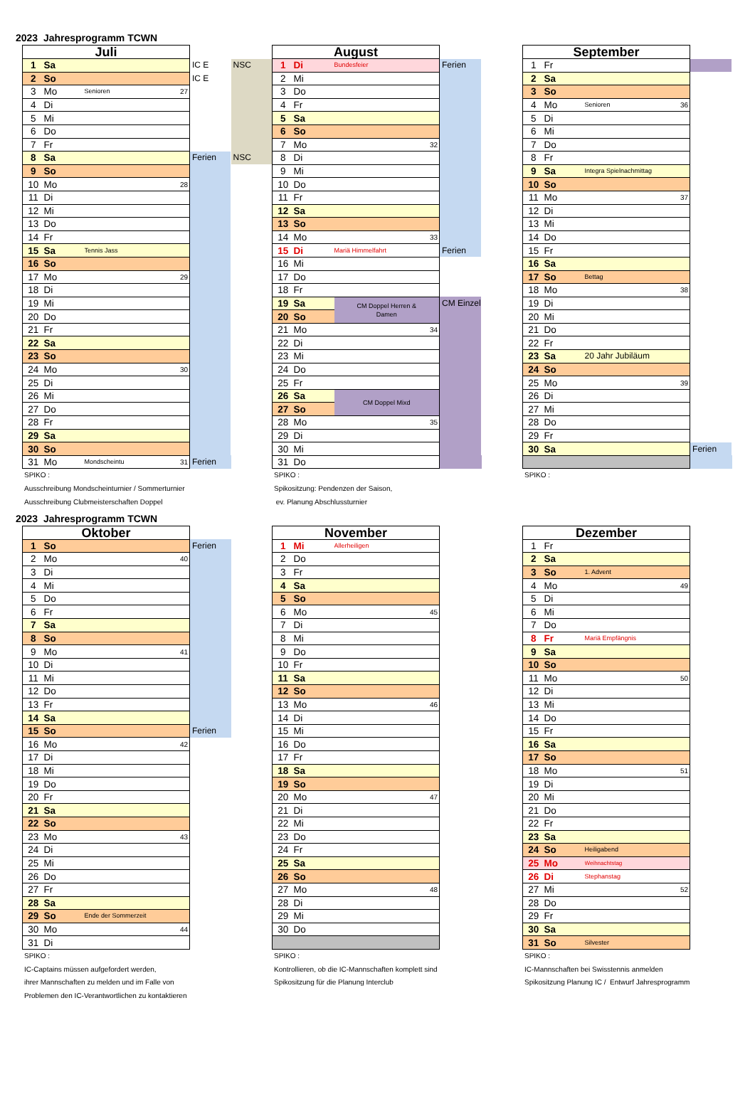2023 Jahresprogramm TCWN
| Juli | | | | | |
| 1 | Sa | | | IC E | NSC |
| 2 | So | | | IC E | |
| 3 | Mo | Senioren | 27 | | |
| 4 | Di | | | | |
| 5 | Mi | | | | |
| 6 | Do | | | | |
| 7 | Fr | | | | |
| 8 | Sa | | | Ferien | NSC |
| 9 | So | | | | |
| 10 | Mo | | 28 | | |
| 11 | Di | | | | |
| 12 | Mi | | | | |
| 13 | Do | | | | |
| 14 | Fr | | | | |
| 15 | Sa | Tennis Jass | | | |
| 16 | So | | | | |
| 17 | Mo | | 29 | | |
| 18 | Di | | | | |
| 19 | Mi | | | | |
| 20 | Do | | | | |
| 21 | Fr | | | | |
| 22 | Sa | | | | |
| 23 | So | | | | |
| 24 | Mo | | 30 | | |
| 25 | Di | | | | |
| 26 | Mi | | | | |
| 27 | Do | | | | |
| 28 | Fr | | | | |
| 29 | Sa | | | | |
| 30 | So | | | | |
| 31 | Mo | Mondscheintu | 31 | Ferien | |
SPIKO :
Ausschreibung Mondscheinturnier / Sommerturnier
Ausschreibung Clubmeisterschaften Doppel
| August | | | | |
| 1 | Di | Bundesfeier | | Ferien |
| 2 | Mi | | | |
| 3 | Do | | | |
| 4 | Fr | | | |
| 5 | Sa | | | |
| 6 | So | | | |
| 7 | Mo | | 32 | |
| 8 | Di | | | |
| 9 | Mi | | | |
| 10 | Do | | | |
| 11 | Fr | | | |
| 12 | Sa | | | |
| 13 | So | | | |
| 14 | Mo | | 33 | |
| 15 | Di | Mariä Himmelfahrt | | Ferien |
| 16 | Mi | | | |
| 17 | Do | | | |
| 18 | Fr | | | |
| 19 | Sa | CM Doppel Herren & Damen | | CM Einzel |
| 20 | So | | | |
| 21 | Mo | | 34 | |
| 22 | Di | | | |
| 23 | Mi | | | |
| 24 | Do | | | |
| 25 | Fr | | | |
| 26 | Sa | CM Doppel Mixd | | |
| 27 | So | | | |
| 28 | Mo | | 35 | |
| 29 | Di | | | |
| 30 | Mi | | | |
| 31 | Do | | | |
SPIKO :
Spikositzung: Pendenzen der Saison,
ev. Planung Abschlussturnier
| September | | | | |
| 1 | Fr | | | |
| 2 | Sa | | | |
| 3 | So | | | |
| 4 | Mo | Senioren | 36 | |
| 5 | Di | | | |
| 6 | Mi | | | |
| 7 | Do | | | |
| 8 | Fr | | | |
| 9 | Sa | Integra Spielnachmittag | | |
| 10 | So | | | |
| 11 | Mo | | 37 | |
| 12 | Di | | | |
| 13 | Mi | | | |
| 14 | Do | | | |
| 15 | Fr | | | |
| 16 | Sa | | | |
| 17 | So | Bettag | | |
| 18 | Mo | | 38 | |
| 19 | Di | | | |
| 20 | Mi | | | |
| 21 | Do | | | |
| 22 | Fr | | | |
| 23 | Sa | 20 Jahr Jubiläum | | |
| 24 | So | | | |
| 25 | Mo | | 39 | |
| 26 | Di | | | |
| 27 | Mi | | | |
| 28 | Do | | | |
| 29 | Fr | | | |
| 30 | Sa | | | Ferien |
SPIKO :
2023 Jahresprogramm TCWN
| Oktober | | | | |
| 1 | So | | | Ferien |
| 2 | Mo | | 40 | |
| 3 | Di | | | |
| 4 | Mi | | | |
| 5 | Do | | | |
| 6 | Fr | | | |
| 7 | Sa | | | |
| 8 | So | | | |
| 9 | Mo | | 41 | |
| 10 | Di | | | |
| 11 | Mi | | | |
| 12 | Do | | | |
| 13 | Fr | | | |
| 14 | Sa | | | |
| 15 | So | | | Ferien |
| 16 | Mo | | 42 | |
| 17 | Di | | | |
| 18 | Mi | | | |
| 19 | Do | | | |
| 20 | Fr | | | |
| 21 | Sa | | | |
| 22 | So | | | |
| 23 | Mo | | 43 | |
| 24 | Di | | | |
| 25 | Mi | | | |
| 26 | Do | | | |
| 27 | Fr | | | |
| 28 | Sa | | | |
| 29 | So | Ende der Sommerzeit | | |
| 30 | Mo | | 44 | |
| 31 | Di | | | |
SPIKO :
IC-Captains müssen aufgefordert werden,
ihrer Mannschaften zu melden und im Falle von
Problemen den IC-Verantwortlichen zu kontaktieren
| November | | | | |
| 1 | Mi | Allerheiligen | | |
| 2 | Do | | | |
| 3 | Fr | | | |
| 4 | Sa | | | |
| 5 | So | | | |
| 6 | Mo | | 45 | |
| 7 | Di | | | |
| 8 | Mi | | | |
| 9 | Do | | | |
| 10 | Fr | | | |
| 11 | Sa | | | |
| 12 | So | | | |
| 13 | Mo | | 46 | |
| 14 | Di | | | |
| 15 | Mi | | | |
| 16 | Do | | | |
| 17 | Fr | | | |
| 18 | Sa | | | |
| 19 | So | | | |
| 20 | Mo | | 47 | |
| 21 | Di | | | |
| 22 | Mi | | | |
| 23 | Do | | | |
| 24 | Fr | | | |
| 25 | Sa | | | |
| 26 | So | | | |
| 27 | Mo | | 48 | |
| 28 | Di | | | |
| 29 | Mi | | | |
| 30 | Do | | | |
SPIKO :
Kontrollieren, ob die IC-Mannschaften komplett sind
Spikositzung für die Planung Interclub
| Dezember | | | | |
| 1 | Fr | | | |
| 2 | Sa | | | |
| 3 | So | 1. Advent | | |
| 4 | Mo | | 49 | |
| 5 | Di | | | |
| 6 | Mi | | | |
| 7 | Do | | | |
| 8 | Fr | Mariä Empfängnis | | |
| 9 | Sa | | | |
| 10 | So | | | |
| 11 | Mo | | 50 | |
| 12 | Di | | | |
| 13 | Mi | | | |
| 14 | Do | | | |
| 15 | Fr | | | |
| 16 | Sa | | | |
| 17 | So | | | |
| 18 | Mo | | 51 | |
| 19 | Di | | | |
| 20 | Mi | | | |
| 21 | Do | | | |
| 22 | Fr | | | |
| 23 | Sa | | | |
| 24 | So | Heiligabend | | |
| 25 | Mo | Weihnachtstag | | |
| 26 | Di | Stephanstag | | |
| 27 | Mi | | 52 | |
| 28 | Do | | | |
| 29 | Fr | | | |
| 30 | Sa | | | |
| 31 | So | Silvester | | |
SPIKO :
IC-Mannschaften bei Swisstennis anmelden
Spikositzung Planung IC / Entwurf Jahresprogramm